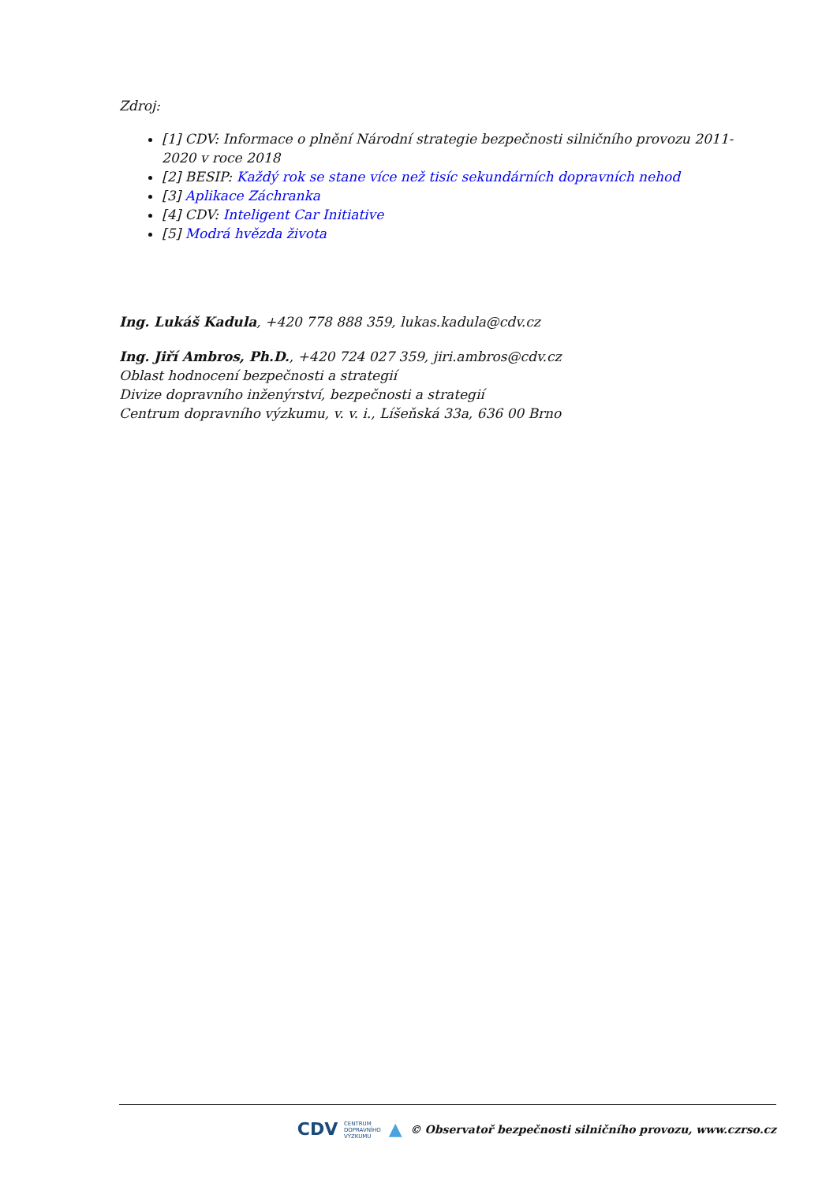Zdroj:
[1] CDV: Informace o plnění Národní strategie bezpečnosti silničního provozu 2011-2020 v roce 2018
[2] BESIP: Každý rok se stane více než tisíc sekundárních dopravních nehod
[3] Aplikace Záchranka
[4] CDV: Inteligent Car Initiative
[5] Modrá hvězda života
Ing. Lukáš Kadula, +420 778 888 359, lukas.kadula@cdv.cz
Ing. Jiří Ambros, Ph.D., +420 724 027 359, jiri.ambros@cdv.cz
Oblast hodnocení bezpečnosti a strategií
Divize dopravního inženýrství, bezpečnosti a strategií
Centrum dopravního výzkumu, v. v. i., Líšeňská 33a, 636 00 Brno
CDV CENTRUM
DOPRAVNÍHO
VÝZKUMU ▲ © Observatoř bezpečnosti silničního provozu, www.czrso.cz